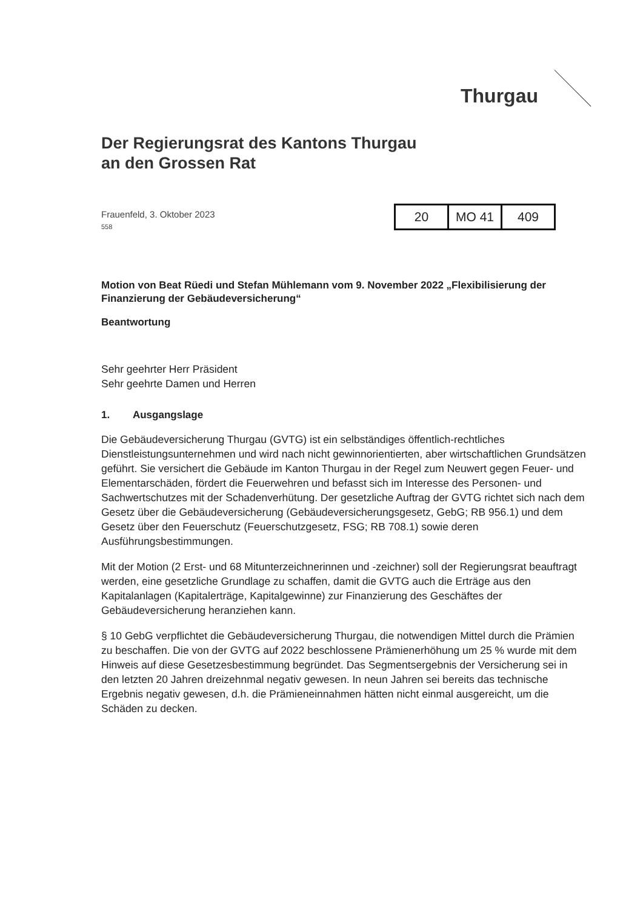Thurgau
Der Regierungsrat des Kantons Thurgau
an den Grossen Rat
Frauenfeld, 3. Oktober 2023
558
| 20 | MO 41 | 409 |
Motion von Beat Rüedi und Stefan Mühlemann vom 9. November 2022 „Flexibilisierung der Finanzierung der Gebäudeversicherung“
Beantwortung
Sehr geehrter Herr Präsident
Sehr geehrte Damen und Herren
1. Ausgangslage
Die Gebäudeversicherung Thurgau (GVTG) ist ein selbständiges öffentlich-rechtliches Dienstleistungsunternehmen und wird nach nicht gewinnorientierten, aber wirtschaftlichen Grundsätzen geführt. Sie versichert die Gebäude im Kanton Thurgau in der Regel zum Neuwert gegen Feuer- und Elementarschäden, fördert die Feuerwehren und befasst sich im Interesse des Personen- und Sachwertschutzes mit der Schadenverhütung. Der gesetzliche Auftrag der GVTG richtet sich nach dem Gesetz über die Gebäudeversicherung (Gebäudeversicherungsgesetz, GebG; RB 956.1) und dem Gesetz über den Feuerschutz (Feuerschutzgesetz, FSG; RB 708.1) sowie deren Ausführungsbestimmungen.
Mit der Motion (2 Erst- und 68 Mitunterzeichnerinnen und -zeichner) soll der Regierungsrat beauftragt werden, eine gesetzliche Grundlage zu schaffen, damit die GVTG auch die Erträge aus den Kapitalanlagen (Kapitalerträge, Kapitalgewinne) zur Finanzierung des Geschäftes der Gebäudeversicherung heranziehen kann.
§ 10 GebG verpflichtet die Gebäudeversicherung Thurgau, die notwendigen Mittel durch die Prämien zu beschaffen. Die von der GVTG auf 2022 beschlossene Prämienerhöhung um 25 % wurde mit dem Hinweis auf diese Gesetzesbestimmung begründet. Das Segmentsergebnis der Versicherung sei in den letzten 20 Jahren dreizehnmal negativ gewesen. In neun Jahren sei bereits das technische Ergebnis negativ gewesen, d.h. die Prämieneinnahmen hätten nicht einmal ausgereicht, um die Schäden zu decken.